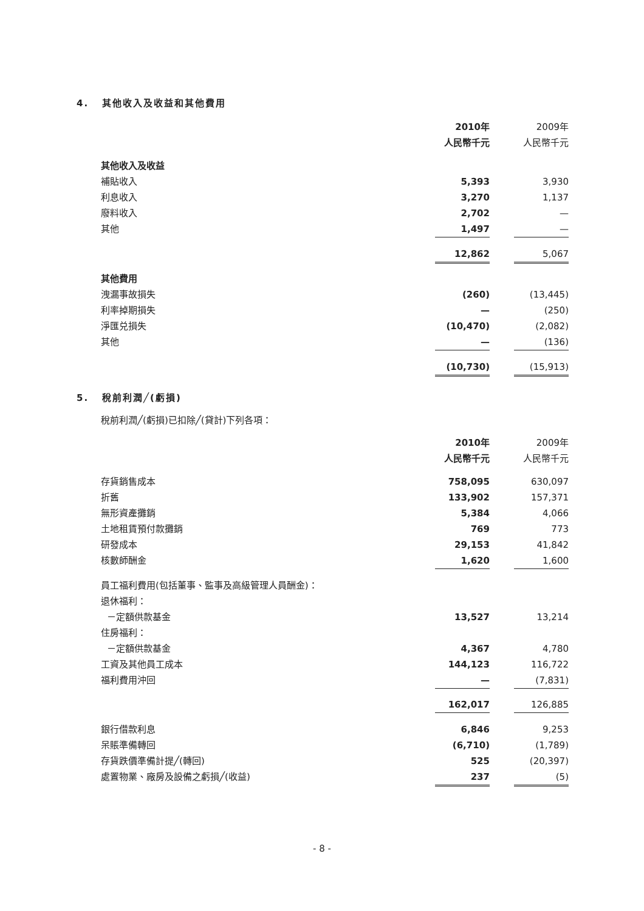4. 其他收入及收益和其他費用
| | 2010年 | | 2009年 |
| | 人民幣千元 | | 人民幣千元 |
| 其他收入及收益 | | | |
| 補貼收入 | 5,393 | | 3,930 |
| 利息收入 | 3,270 | | 1,137 |
| 廢料收入 | 2,702 | | — |
| 其他 | 1,497 | | — |
| | 12,862 | | 5,067 |
| 其他費用 | | | |
| 洩漏事故損失 | (260) | | (13,445) |
| 利率掉期損失 | — | | (250) |
| 淨匯兑損失 | (10,470) | | (2,082) |
| 其他 | — | | (136) |
| | (10,730) | | (15,913) |
5. 稅前利潤╱(虧損)
稅前利潤╱(虧損)已扣除╱(貸計)下列各項：
| | 2010年 | | 2009年 |
| | 人民幣千元 | | 人民幣千元 |
| 存貨銷售成本 | 758,095 | | 630,097 |
| 折舊 | 133,902 | | 157,371 |
| 無形資產攤銷 | 5,384 | | 4,066 |
| 土地租賃預付款攤銷 | 769 | | 773 |
| 研發成本 | 29,153 | | 41,842 |
| 核數師酬金 | 1,620 | | 1,600 |
| 員工福利費用(包括董事、監事及高級管理人員酬金)： | | | |
| 退休福利： | | | |
| －定額供款基金 | 13,527 | | 13,214 |
| 住房福利： | | | |
| －定額供款基金 | 4,367 | | 4,780 |
| 工資及其他員工成本 | 144,123 | | 116,722 |
| 福利費用沖回 | — | | (7,831) |
| | 162,017 | | 126,885 |
| 銀行借款利息 | 6,846 | | 9,253 |
| 呆賬準備轉回 | (6,710) | | (1,789) |
| 存貨跌價準備計提╱(轉回) | 525 | | (20,397) |
| 處置物業、廠房及設備之虧損╱(收益) | 237 | | (5) |
- 8 -